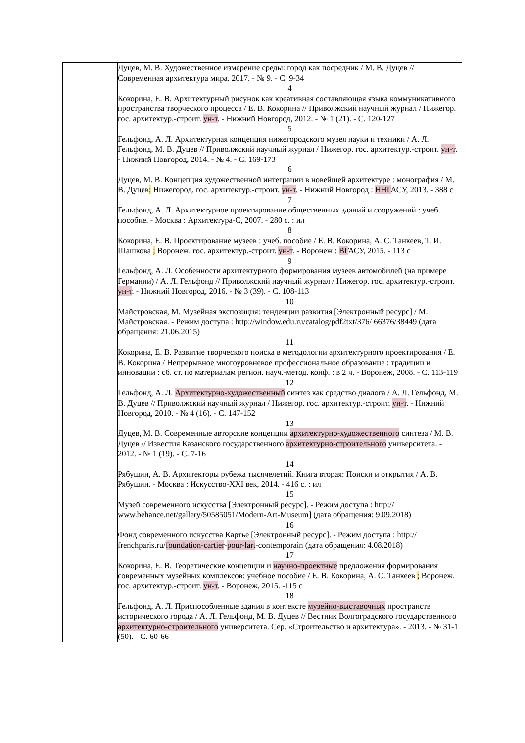| | Дуцев, М. В. Художественное измерение среды: город как посредник / М. В. Дуцев // Современная архитектура мира. 2017. - № 9. - С. 9-34 4 Кокорина, Е. В. Архитектурный рисунок как креативная составляющая языка коммуникативного пространства творческого процесса / Е. В. Кокорина // Приволжский научный журнал / Нижегор. гос. архитектур.-строит. ун-т . - Нижний Новгород, 2012. - № 1 (21). - С. 120-127 5 Гельфонд, А. Л. Архитектурная концепция нижегородского музея науки и техники / А. Л. Гельфонд, М. В. Дуцев // Приволжский научный журнал / Нижегор. гос. архитектур.-строит. ун-т . - Нижний Новгород, 2014. - № 4. - С. 169-173 6 Дуцев, М. В. Концепция художественной интеграции в новейшей архитектуре : монография / М. В. Дуцев ; Нижегород. гос. архитектур.-строит. ун-т . - Нижний Новгород : ННГ АСУ, 2013. - 388 с 7 Гельфонд, А. Л. Архитектурное проектирование общественных зданий и сооружений : учеб. пособие. - Москва : Архитектура-С, 2007. - 280 с. : ил 8 Кокорина, Е. В. Проектирование музеев : учеб. пособие / Е. В. Кокорина, А. С. Танкеев, Т. И. Шашкова ; Воронеж. гос. архитектур.-строит. ун-т . - Воронеж : ВГ АСУ, 2015. - 113 с 9 Гельфонд, А. Л. Особенности архитектурного формирования музеев автомобилей (на примере Германии) / А. Л. Гельфонд // Приволжский научный журнал / Нижегор. гос. архитектур.-строит. ун-т . - Нижний Новгород, 2016. - № 3 (39). - С. 108-113 10 Майстровская, М. Музейная экспозиция: тенденции развития [Электронный ресурс] / М. Майстровская. - Режим доступа : http://window.edu.ru/catalog/pdf2txt/376/ 66376/38449 (дата обращения: 21.06.2015) 11 Кокорина, Е. В. Развитие творческого поиска в методологии архитектурного проектирования / Е. В. Кокорина / Непрерывное многоуровневое профессиональное образование : традиции и инновации : сб. ст. по материалам регион. науч.-метод. конф. : в 2 ч. - Воронеж, 2008. - С. 113-119 12 Гельфонд, А. Л. Архитектурно-художественный синтез как средство диалога / А. Л. Гельфонд, М. В. Дуцев // Приволжский научный журнал / Нижегор. гос. архитектур.-строит. ун-т . - Нижний Новгород, 2010. - № 4 (16). - С. 147-152 13 Дуцев, М. В. Современные авторские концепции архитектурно-художественного синтеза / М. В. Дуцев // Известия Казанского государственного архитектурно-строительного университета. - 2012. - № 1 (19). - С. 7-16 14 Рябушин, А. В. Архитекторы рубежа тысячелетий. Книга вторая: Поиски и открытия / А. В. Рябушин. - Москва : Искусство-XXI век, 2014. - 416 с. : ил 15 Музей современного искусства [Электронный ресурс]. - Режим доступа : http:// www.behance.net/gallery/50585051/Modern-Art-Museum] (дата обращения: 9.09.2018) 16 Фонд современного искусства Картье [Электронный ресурс]. - Режим доступа : http:// frenchparis.ru/ foundation-cartier - pour-lart -contemporain (дата обращения: 4.08.2018) 17 Кокорина, Е. В. Теоретические концепции и научно-проектные предложения формирования современных музейных комплексов: учебное пособие / Е. В. Кокорина, А. С. Танкеев ; Воронеж. гос. архитектур.-строит. ун-т . - Воронеж, 2015. -115 с 18 Гельфонд, А. Л. Приспособленные здания в контексте музейно-выставочных пространств исторического города / А. Л. Гельфонд, М. В. Дуцев // Вестник Волгоградского государственного архитектурно-строительного университета. Сер. «Строительство и архитектура». - 2013. - № 31-1 (50). - С. 60-66 |